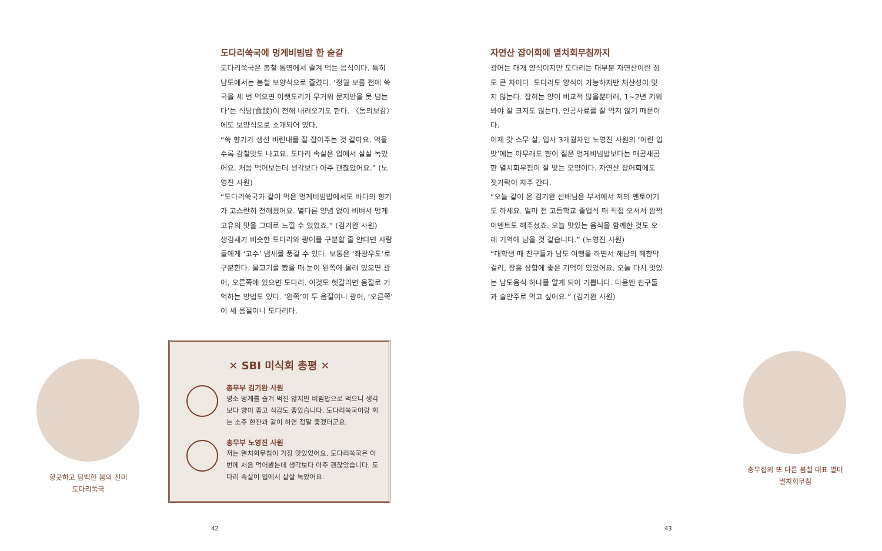도다리쑥국에 멍게비빔밥 한 숟갈
도다리쑥국은 봄철 통영에서 즐겨 먹는 음식이다. 특히 남도에서는 봄철 보양식으로 즐겼다. ‘정월 보름 전에 쑥국을 세 번 먹으면 아랫도리가 무거워 문지방을 못 넘는다’는 식담(食談)이 전해 내려오기도 한다. 〈동의보감〉에도 보양식으로 소개되어 있다.
“쑥 향기가 생선 비린내를 잘 잡아주는 것 같아요. 먹을수록 감칠맛도 나고요. 도다리 속살은 입에서 살살 녹았어요. 처음 먹어보는데 생각보다 아주 괜찮았어요.” (노영진 사원)
“도다리쑥국과 같이 먹은 멍게비빔밥에서도 바다의 향기가 고스란히 전해졌어요. 별다른 양념 없이 비벼서 멍게 고유의 맛을 그대로 느낄 수 있었죠.” (김기완 사원)
생김새가 비슷한 도다리와 광어를 구분할 줄 안다면 사람들에게 ‘고수’ 냄새를 풍길 수 있다. 보통은 ‘좌광우도’로 구분한다. 물고기를 봤을 때 눈이 왼쪽에 몰려 있으면 광어, 오른쪽에 있으면 도다리. 이것도 헷갈리면 음절로 기억하는 방법도 있다. ‘왼쪽’이 두 음절이니 광어, ‘오른쪽’이 세 음절이니 도다리다.
자연산 잡어회에 멸치회무침까지
광어는 대개 양식이지만 도다리는 대부분 자연산이란 점도 큰 차이다. 도다리도 양식이 가능하지만 채산성이 맞지 않는다. 잡히는 양이 비교적 많을뿐더러, 1~2년 키워봐야 잘 크지도 않는다. 인공사료를 잘 먹지 않기 때문이다.
이제 갓 스무 살, 입사 3개월차인 노영진 사원의 ‘어린 입맛’에는 아무래도 향이 짙은 멍게비빔밥보다는 매콤새콤한 멸치회무침이 잘 맞는 모양이다. 자연산 잡어회에도 젓가락이 자주 간다.
“오늘 같이 온 김기완 선배님은 부서에서 저의 멘토이기도 하세요. 얼마 전 고등학교 졸업식 때 직접 오셔서 깜짝 이벤트도 해주셨죠. 오늘 맛있는 음식을 함께한 것도 오래 기억에 남을 것 같습니다.” (노영진 사원)
“대학생 때 친구들과 남도 여행을 하면서 해남의 해창막걸리, 장흥 삼합에 좋은 기억이 있었어요. 오늘 다시 맛있는 남도음식 하나를 알게 되어 기쁩니다. 다음엔 친구들과 술안주로 먹고 싶어요.” (김기완 사원)
향긋하고 담백한 봄의 진미
도다리쑥국
충무집의 또 다른 봄철 대표 별미
멸치회무침
✕ SBI 미식회 총평 ✕
총무부 김기완 사원
평소 멍게를 즐겨 먹진 않지만 비빔밥으로 먹으니 생각보다 향이 좋고 식감도 좋았습니다. 도다리쑥국이랑 회는 소주 한잔과 같이 하면 정말 좋겠더군요.
총무부 노영진 사원
저는 멸치회무침이 가장 맛있었어요. 도다리쑥국은 이번에 처음 먹어봤는데 생각보다 아주 괜찮았습니다. 도다리 속살이 입에서 살살 녹았어요.
42 43